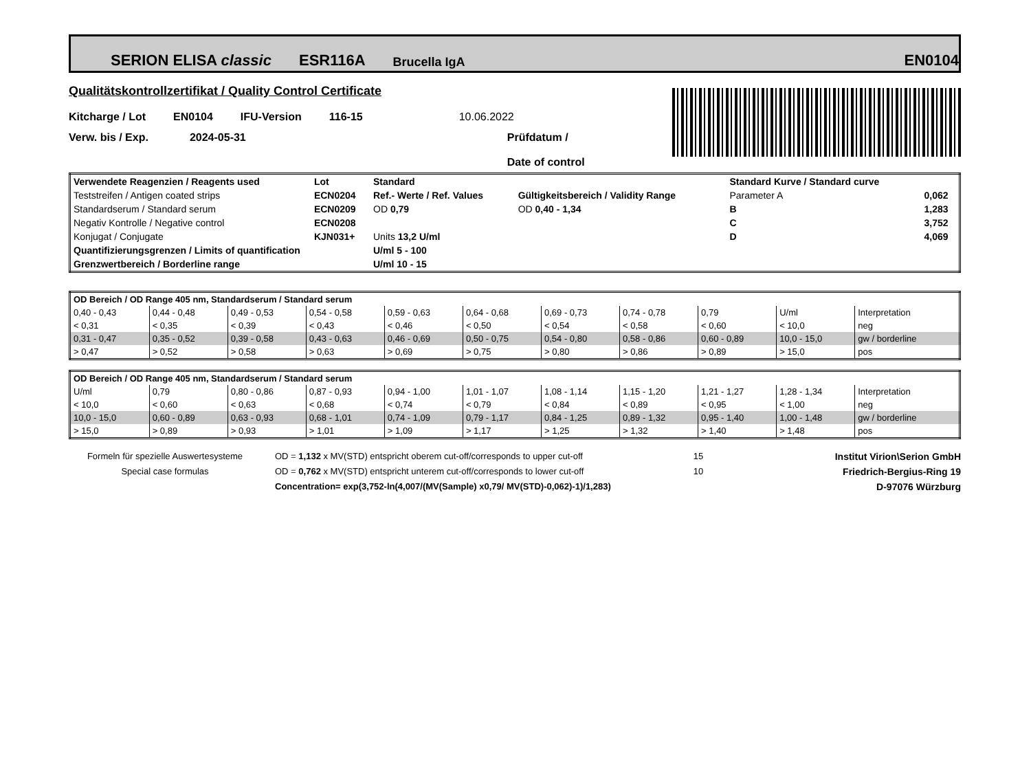SERION ELISA classic ESR116A Brucella IgA EN0104
Qualitätskontrollzertifikat / Quality Control Certificate
Kitcharge / Lot EN0104 IFU-Version 116-15 10.06.2022
Verw. bis / Exp. 2024-05-31 Prüfdatum /
Date of control
| Verwendete Reagenzien / Reagents used | Lot | Standard | | | Standard Kurve / Standard curve | |
| Teststreifen / Antigen coated strips | ECN0204 | Ref.- Werte / Ref. Values | Gültigkeitsbereich / Validity Range | | Parameter A | 0,062 |
| Standardserum / Standard serum | ECN0209 | OD 0,79 | OD 0,40 - 1,34 | | B | 1,283 |
| Negativ Kontrolle / Negative control | ECN0208 | | | | C | 3,752 |
| Konjugat / Conjugate | KJN031+ | Units 13,2 U/ml | | | D | 4,069 |
| Quantifizierungsgrenzen / Limits of quantification | | U/ml 5 - 100 | | | | |
| Grenzwertbereich / Borderline range | | U/ml 10 - 15 | | | | |
| OD Bereich / OD Range 405 nm, Standardserum / Standard serum | | | | | | | | | | |
| 0,40 - 0,43 | 0,44 - 0,48 | 0,49 - 0,53 | 0,54 - 0,58 | 0,59 - 0,63 | 0,64 - 0,68 | 0,69 - 0,73 | 0,74 - 0,78 | 0,79 | U/ml | Interpretation |
| < 0,31 | < 0,35 | < 0,39 | < 0,43 | < 0,46 | < 0,50 | < 0,54 | < 0,58 | < 0,60 | < 10,0 | neg |
| 0,31 - 0,47 | 0,35 - 0,52 | 0,39 - 0,58 | 0,43 - 0,63 | 0,46 - 0,69 | 0,50 - 0,75 | 0,54 - 0,80 | 0,58 - 0,86 | 0,60 - 0,89 | 10,0 - 15,0 | gw / borderline |
| > 0,47 | > 0,52 | > 0,58 | > 0,63 | > 0,69 | > 0,75 | > 0,80 | > 0,86 | > 0,89 | > 15,0 | pos |
| OD Bereich / OD Range 405 nm, Standardserum / Standard serum | | | | | | | | | | |
| U/ml | 0,79 | 0,80 - 0,86 | 0,87 - 0,93 | 0,94 - 1,00 | 1,01 - 1,07 | 1,08 - 1,14 | 1,15 - 1,20 | 1,21 - 1,27 | 1,28 - 1,34 | Interpretation |
| < 10,0 | < 0,60 | < 0,63 | < 0,68 | < 0,74 | < 0,79 | < 0,84 | < 0,89 | < 0,95 | < 1,00 | neg |
| 10,0 - 15,0 | 0,60 - 0,89 | 0,63 - 0,93 | 0,68 - 1,01 | 0,74 - 1,09 | 0,79 - 1,17 | 0,84 - 1,25 | 0,89 - 1,32 | 0,95 - 1,40 | 1,00 - 1,48 | gw / borderline |
| > 15,0 | > 0,89 | > 0,93 | > 1,01 | > 1,09 | > 1,17 | > 1,25 | > 1,32 | > 1,40 | > 1,48 | pos |
Formeln für spezielle Auswertesysteme
Special case formulas
OD = 1,132 x MV(STD) entspricht oberem cut-off/corresponds to upper cut-off
OD = 0,762 x MV(STD) entspricht unterem cut-off/corresponds to lower cut-off
Concentration= exp(3,752-ln(4,007/(MV(Sample) x0,79/ MV(STD)-0,062)-1)/1,283)
15
10
Institut Virion\Serion GmbH
Friedrich-Bergius-Ring 19
D-97076 Würzburg